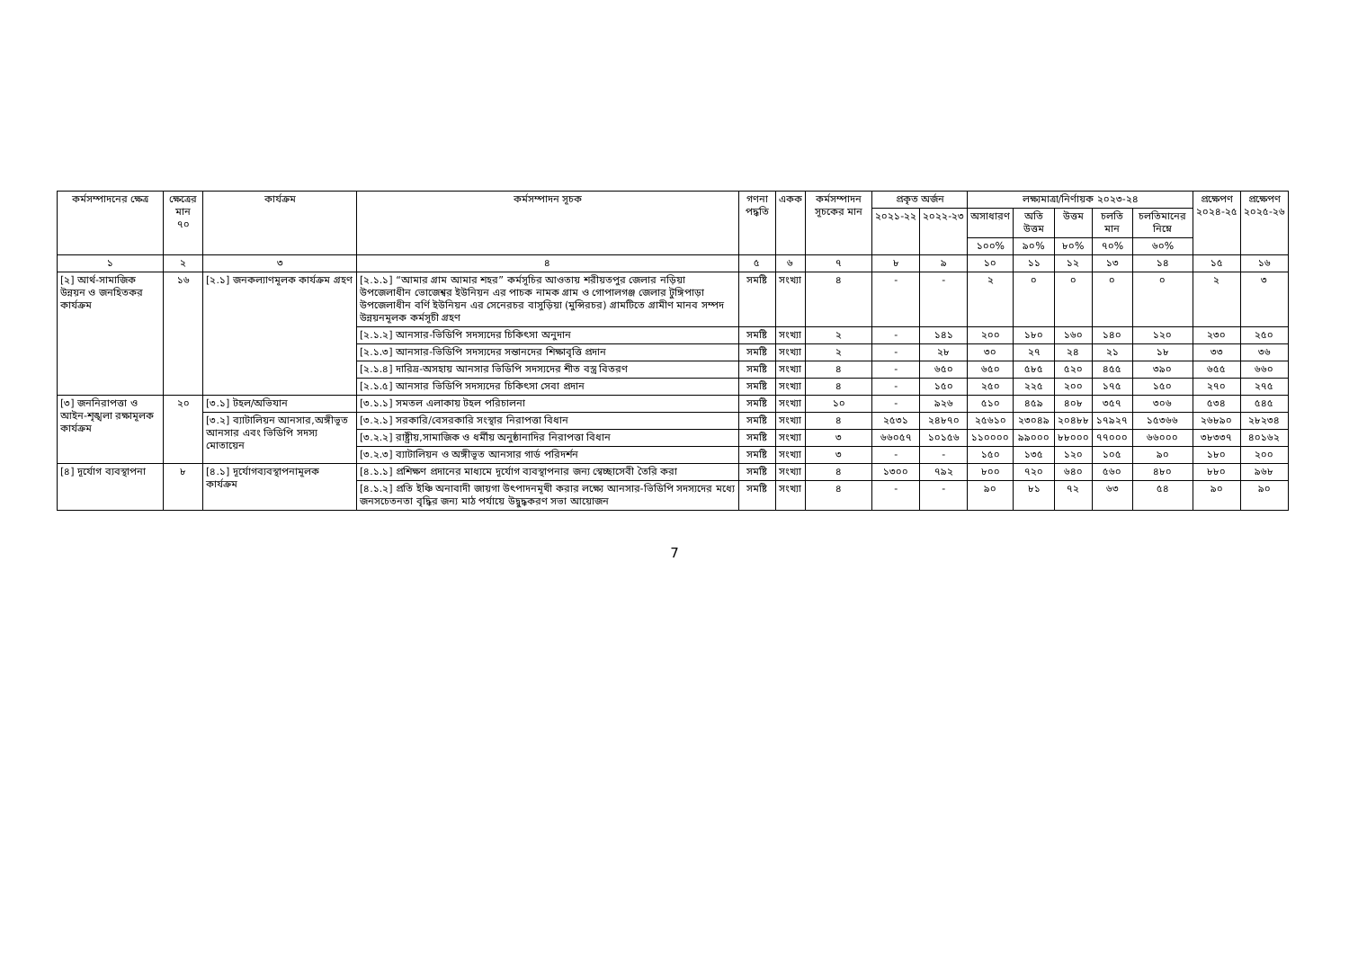| কর্মসম্পাদনের ক্ষেত্র | ক্ষেত্রের মান ৭০ | কার্যক্রম | কর্মসম্পাদন সূচক | গণনা পদ্ধতি | একক | কর্মসম্পাদন সূচকের মান | প্রকৃত অর্জন | | লক্ষ্যমাত্রা/নির্ণায়ক ২০২৩-২৪ | | | | | প্রক্ষেপণ ২০২৪-২৫ | প্রক্ষেপণ ২০২৫-২৬ |
| --- | --- | --- | --- | --- | --- | --- | --- | --- | --- | --- | --- | --- | --- | --- | --- |
| | | | | | | | ২০২১-২২ | ২০২২-২৩ | অসাধারণ | অতি উত্তম | উত্তম | চলতি মান | চলতিমানের নিম্নে | | |
| | | | | | | | | | ১০০% | ৯০% | ৮০% | ৭০% | ৬০% | | |
| ১ | ২ | ৩ | ৪ | ৫ | ৬ | ৭ | ৮ | ৯ | ১০ | ১১ | ১২ | ১৩ | ১৪ | ১৫ | ১৬ |
| [২] আর্থ-সামাজিক উন্নয়ন ও জনহিতকর কার্যক্রম | ১৬ | [২.১] জনকল্যাণমূলক কার্যক্রম গ্রহণ | [২.১.১] “আমার গ্রাম আমার শহর” কর্মসূচির আওতায় শরীয়তপুর জেলার নড়িয়া উপজেলাধীন ভোজেশ্বর ইউনিয়ন এর পাচক নামক গ্রাম ও গোপালগঞ্জ জেলার টুঙ্গিপাড়া উপজেলাধীন বর্ণি ইউনিয়ন এর সেনেরচর বাসুড়িয়া (মুন্সিরচর) গ্রামটিতে গ্রামীণ মানব সম্পদ উন্নয়নমূলক কর্মসূচী গ্রহণ | সমষ্টি | সংখ্যা | ৪ | - | - | ২ | ০ | ০ | ০ | ০ | ২ | ৩ |
| | | | [২.১.২] আনসার-ভিডিপি সদস্যদের চিকিৎসা অনুদান | সমষ্টি | সংখ্যা | ২ | - | ১৪১ | ২০০ | ১৮০ | ১৬০ | ১৪০ | ১২০ | ২৩০ | ২৫০ |
| | | | [২.১.৩] আনসার-ভিডিপি সদস্যদের সন্তানদের শিক্ষাবৃত্তি প্রদান | সমষ্টি | সংখ্যা | ২ | - | ২৮ | ৩০ | ২৭ | ২৪ | ২১ | ১৮ | ৩৩ | ৩৬ |
| | | | [২.১.৪] দারিদ্র-অসহায় আনসার ভিডিপি সদস্যদের শীত বস্ত্র বিতরণ | সমষ্টি | সংখ্যা | ৪ | - | ৬৫০ | ৬৫০ | ৫৮৫ | ৫২০ | ৪৫৫ | ৩৯০ | ৬৫৫ | ৬৬০ |
| | | | [২.১.৫] আনসার ভিডিপি সদস্যদের চিকিৎসা সেবা প্রদান | সমষ্টি | সংখ্যা | ৪ | - | ১৫০ | ২৫০ | ২২৫ | ২০০ | ১৭৫ | ১৫০ | ২৭০ | ২৭৫ |
| [৩] জননিরাপত্তা ও আইন-শৃঙ্খলা রক্ষামূলক কার্যক্রম | ২০ | [৩.১] টহল/অভিযান | [৩.১.১] সমতল এলাকায় টহল পরিচালনা | সমষ্টি | সংখ্যা | ১০ | - | ৯২৬ | ৫১০ | ৪৫৯ | ৪০৮ | ৩৫৭ | ৩০৬ | ৫৩৪ | ৫৪৫ |
| | | [৩.২] ব্যাটালিয়ন আনসার,অঙ্গীভূত আনসার এবং ভিডিপি সদস্য মোতায়েন | [৩.২.১] সরকারি/বেসরকারি সংস্থার নিরাপত্তা বিধান | সমষ্টি | সংখ্যা | ৪ | ২৫৩১ | ২৪৮৭০ | ২৫৬১০ | ২৩০৪৯ | ২০৪৮৮ | ১৭৯২৭ | ১৫৩৬৬ | ২৬৮৯০ | ২৮২৩৪ |
| | | | [৩.২.২] রাষ্ট্রীয়,সামাজিক ও ধর্মীয় অনুষ্ঠানাদির নিরাপত্তা বিধান | সমষ্টি | সংখ্যা | ৩ | ৬৬০৫৭ | ১০১৫৬ | ১১০০০০ | ৯৯০০০ | ৮৮০০০ | ৭৭০০০ | ৬৬০০০ | ৩৮৩৩৭ | ৪০১৬২ |
| | | | [৩.২.৩] ব্যাটালিয়ন ও অঙ্গীভূত আনসার গার্ড পরিদর্শন | সমষ্টি | সংখ্যা | ৩ | - | - | ১৫০ | ১৩৫ | ১২০ | ১০৫ | ৯০ | ১৮০ | ২০০ |
| [৪] দূর্যোগ ব্যবস্থাপনা | ৮ | [৪.১] দূর্যোগব্যবস্থাপনামূলক কার্যক্রম | [৪.১.১] প্রশিক্ষণ প্রদানের মাধ্যমে দূর্যোগ ব্যবস্থাপনার জন্য স্বেচ্ছাসেবী তৈরি করা | সমষ্টি | সংখ্যা | ৪ | ১৩০০ | ৭৯২ | ৮০০ | ৭২০ | ৬৪০ | ৫৬০ | ৪৮০ | ৮৮০ | ৯৬৮ |
| | | | [৪.১.২] প্রতি ইঞ্চি অনাবাদী জায়গা উৎপাদনমূখী করার লক্ষ্যে আনসার-ভিডিপি সদস্যদের মধ্যে জনসচেতনতা বৃদ্ধির জন্য মাঠ পর্যায়ে উদ্বুদ্ধকরণ সভা আয়োজন | সমষ্টি | সংখ্যা | ৪ | - | - | ৯০ | ৮১ | ৭২ | ৬৩ | ৫৪ | ৯০ | ৯০ |
7